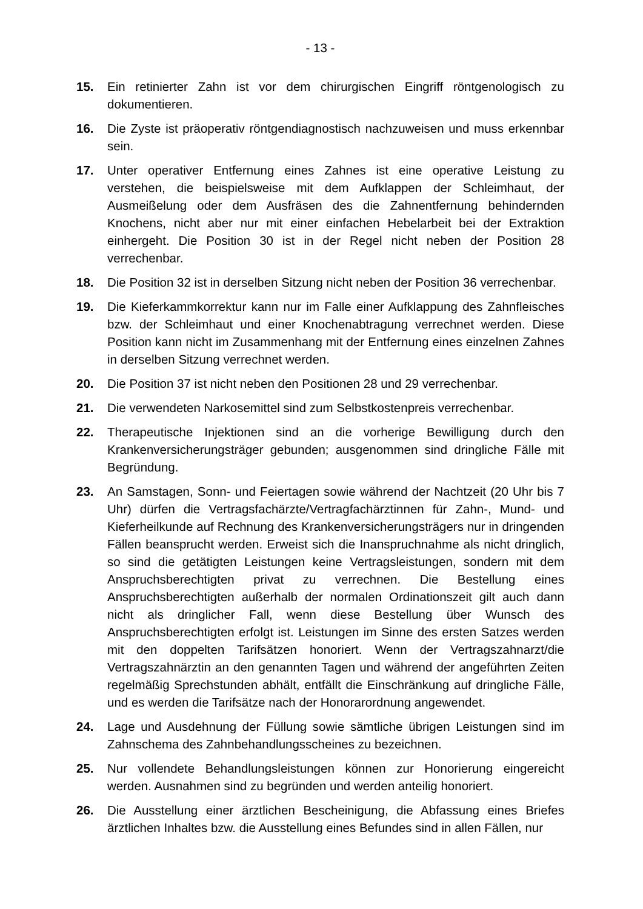- 13 -
15. Ein retinierter Zahn ist vor dem chirurgischen Eingriff röntgenologisch zu dokumentieren.
16. Die Zyste ist präoperativ röntgendiagnostisch nachzuweisen und muss erkennbar sein.
17. Unter operativer Entfernung eines Zahnes ist eine operative Leistung zu verstehen, die beispielsweise mit dem Aufklappen der Schleimhaut, der Ausmeißelung oder dem Ausfräsen des die Zahnentfernung behindernden Knochens, nicht aber nur mit einer einfachen Hebelarbeit bei der Extraktion einhergeht. Die Position 30 ist in der Regel nicht neben der Position 28 verrechenbar.
18. Die Position 32 ist in derselben Sitzung nicht neben der Position 36 verrechenbar.
19. Die Kieferkammkorrektur kann nur im Falle einer Aufklappung des Zahnfleisches bzw. der Schleimhaut und einer Knochenabtragung verrechnet werden. Diese Position kann nicht im Zusammenhang mit der Entfernung eines einzelnen Zahnes in derselben Sitzung verrechnet werden.
20. Die Position 37 ist nicht neben den Positionen 28 und 29 verrechenbar.
21. Die verwendeten Narkosemittel sind zum Selbstkostenpreis verrechenbar.
22. Therapeutische Injektionen sind an die vorherige Bewilligung durch den Krankenversicherungsträger gebunden; ausgenommen sind dringliche Fälle mit Begründung.
23. An Samstagen, Sonn- und Feiertagen sowie während der Nachtzeit (20 Uhr bis 7 Uhr) dürfen die Vertragsfachärzte/Vertragfachärztinnen für Zahn-, Mund- und Kieferheilkunde auf Rechnung des Krankenversicherungsträgers nur in dringenden Fällen beansprucht werden. Erweist sich die Inanspruchnahme als nicht dringlich, so sind die getätigten Leistungen keine Vertragsleistungen, sondern mit dem Anspruchsberechtigten privat zu verrechnen. Die Bestellung eines Anspruchsberechtigten außerhalb der normalen Ordinationszeit gilt auch dann nicht als dringlicher Fall, wenn diese Bestellung über Wunsch des Anspruchsberechtigten erfolgt ist. Leistungen im Sinne des ersten Satzes werden mit den doppelten Tarifsätzen honoriert. Wenn der Vertragszahnarzt/die Vertragszahnärztin an den genannten Tagen und während der angeführten Zeiten regelmäßig Sprechstunden abhält, entfällt die Einschränkung auf dringliche Fälle, und es werden die Tarifsätze nach der Honorarordnung angewendet.
24. Lage und Ausdehnung der Füllung sowie sämtliche übrigen Leistungen sind im Zahnschema des Zahnbehandlungsscheines zu bezeichnen.
25. Nur vollendete Behandlungsleistungen können zur Honorierung eingereicht werden. Ausnahmen sind zu begründen und werden anteilig honoriert.
26. Die Ausstellung einer ärztlichen Bescheinigung, die Abfassung eines Briefes ärztlichen Inhaltes bzw. die Ausstellung eines Befundes sind in allen Fällen, nur